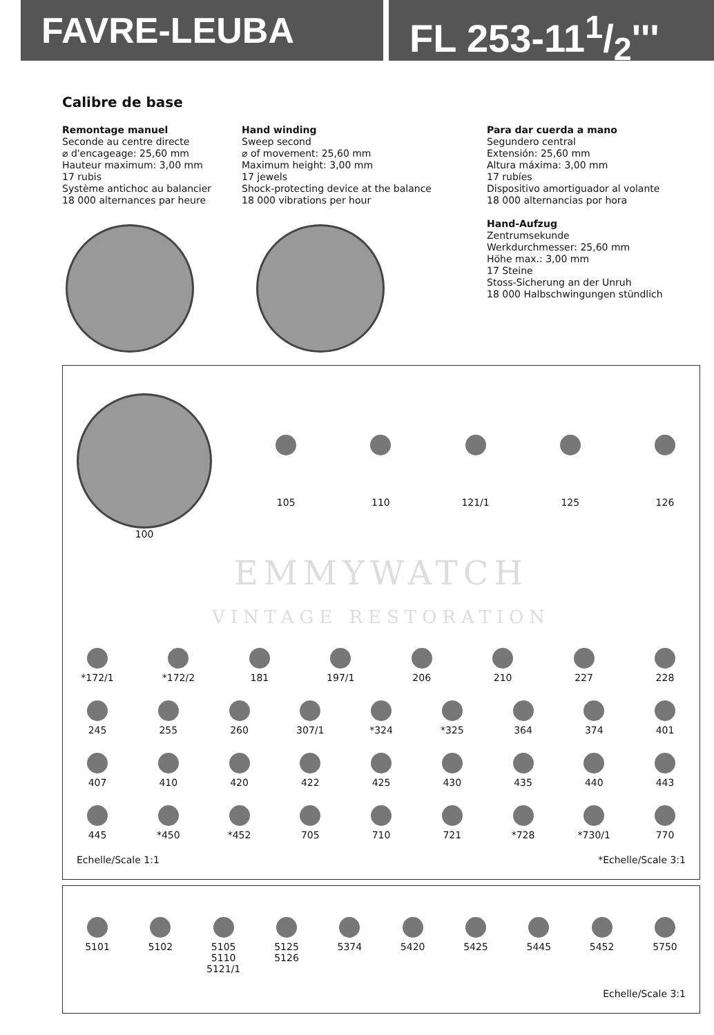FAVRE-LEUBA FL 253-111/2'''
Calibre de base
Remontage manuel
Seconde au centre directe
⌀ d'encageage: 25,60 mm
Hauteur maximum: 3,00 mm
17 rubis
Système antichoc au balancier
18 000 alternances par heure
Hand winding
Sweep second
⌀ of movement: 25,60 mm
Maximum height: 3,00 mm
17 jewels
Shock-protecting device at the balance
18 000 vibrations per hour
Para dar cuerda a mano
Segundero central
Extensión: 25,60 mm
Altura máxima: 3,00 mm
17 rubíes
Dispositivo amortiguador al volante
18 000 alternancias por hora
Hand-Aufzug
Zentrumsekunde
Werkdurchmesser: 25,60 mm
Höhe max.: 3,00 mm
17 Steine
Stoss-Sicherung an der Unruh
18 000 Halbschwingungen stündlich
100 105 110 121/1 125 126
EMMYWATCH
VINTAGE RESTORATION
*172/1 *172/2 181 197/1 206 210 227 228
245 255 260 307/1 *324 *325 364 374 401
407 410 420 422 425 430 435 440 443
445 *450 *452 705 710 721 *728 *730/1 770
Echelle/Scale 1:1 *Echelle/Scale 3:1
5101 5102 5105
5110
5121/1
5125
5126
5374 5420 5425 5445 5452 5750
Echelle/Scale 3:1